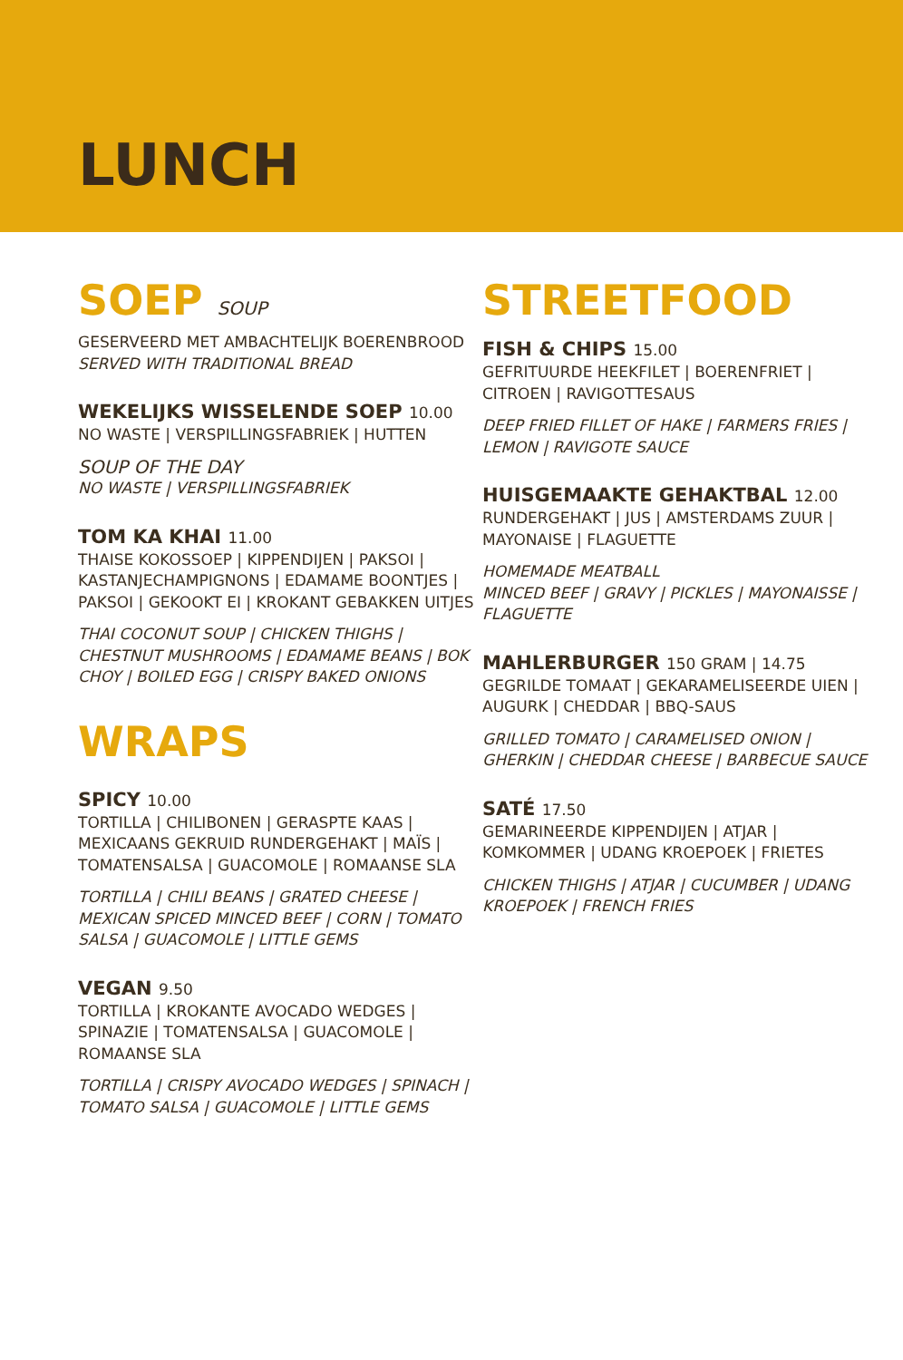LUNCH
SOEP SOUP
GESERVEERD MET AMBACHTELIJK BOERENBROOD
SERVED WITH TRADITIONAL BREAD
WEKELIJKS WISSELENDE SOEP 10.00
NO WASTE | VERSPILLINGSFABRIEK | HUTTEN
SOUP OF THE DAY
NO WASTE | VERSPILLINGSFABRIEK
TOM KA KHAI 11.00
THAISE KOKOSSOEP | KIPPENDIJEN | PAKSOI | KASTANJECHAMPIGNONS | EDAMAME BOONTJES | PAKSOI | GEKOOKT EI | KROKANT GEBAKKEN UITJES
THAI COCONUT SOUP | CHICKEN THIGHS | CHESTNUT MUSHROOMS | EDAMAME BEANS | BOK CHOY | BOILED EGG | CRISPY BAKED ONIONS
WRAPS
SPICY 10.00
TORTILLA | CHILIBONEN | GERASPTE KAAS | MEXICAANS GEKRUID RUNDERGEHAKT | MAÏS | TOMATENSALSA | GUACOMOLE | ROMAANSE SLA
TORTILLA | CHILI BEANS | GRATED CHEESE | MEXICAN SPICED MINCED BEEF | CORN | TOMATO SALSA | GUACOMOLE | LITTLE GEMS
VEGAN 9.50
TORTILLA | KROKANTE AVOCADO WEDGES | SPINAZIE | TOMATENSALSA | GUACOMOLE | ROMAANSE SLA
TORTILLA | CRISPY AVOCADO WEDGES | SPINACH | TOMATO SALSA | GUACOMOLE | LITTLE GEMS
STREETFOOD
FISH & CHIPS 15.00
GEFRITUURDE HEEKFILET | BOERENFRIET | CITROEN | RAVIGOTTESAUS
DEEP FRIED FILLET OF HAKE | FARMERS FRIES | LEMON | RAVIGOTE SAUCE
HUISGEMAAKTE GEHAKTBAL 12.00
RUNDERGEHAKT | JUS | AMSTERDAMS ZUUR | MAYONAISE | FLAGUETTE
HOMEMADE MEATBALL
MINCED BEEF | GRAVY | PICKLES | MAYONAISSE | FLAGUETTE
MAHLERBURGER 150 GRAM | 14.75
GEGRILDE TOMAAT | GEKARAMELISEERDE UIEN | AUGURK | CHEDDAR | BBQ-SAUS
GRILLED TOMATO | CARAMELISED ONION | GHERKIN | CHEDDAR CHEESE | BARBECUE SAUCE
SATÉ 17.50
GEMARINEERDE KIPPENDIJEN | ATJAR | KOMKOMMER | UDANG KROEPOEK | FRIETES
CHICKEN THIGHS | ATJAR | CUCUMBER | UDANG KROEPOEK | FRENCH FRIES